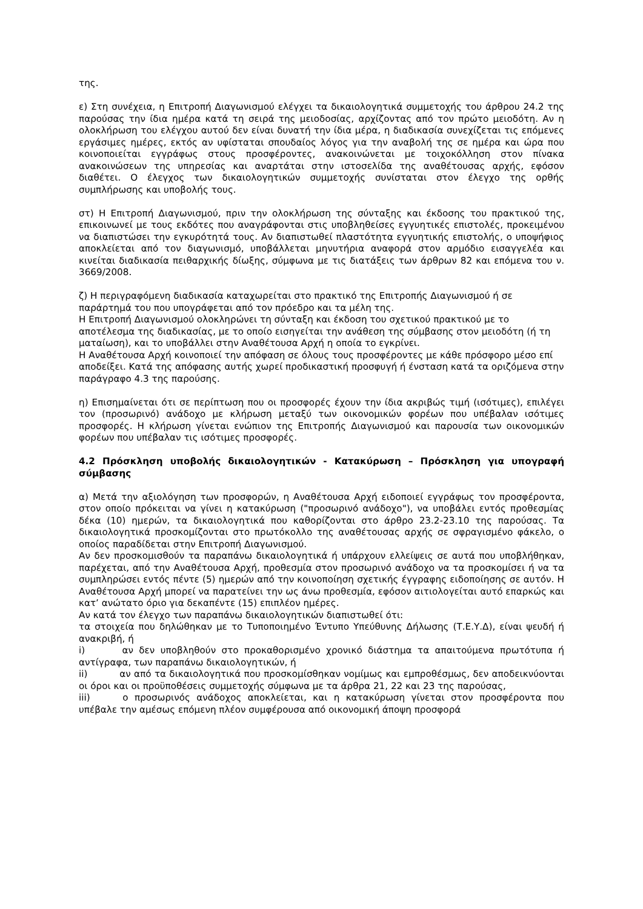της.
ε) Στη συνέχεια, η Επιτροπή Διαγωνισμού ελέγχει τα δικαιολογητικά συμμετοχής του άρθρου 24.2 της παρούσας την ίδια ημέρα κατά τη σειρά της μειοδοσίας, αρχίζοντας από τον πρώτο μειοδότη. Αν η ολοκλήρωση του ελέγχου αυτού δεν είναι δυνατή την ίδια μέρα, η διαδικασία συνεχίζεται τις επόμενες εργάσιμες ημέρες, εκτός αν υφίσταται σπουδαίος λόγος για την αναβολή της σε ημέρα και ώρα που κοινοποιείται εγγράφως στους προσφέροντες, ανακοινώνεται με τοιχοκόλληση στον πίνακα ανακοινώσεων της υπηρεσίας και αναρτάται στην ιστοσελίδα της αναθέτουσας αρχής, εφόσον διαθέτει. Ο έλεγχος των δικαιολογητικών συμμετοχής συνίσταται στον έλεγχο της ορθής συμπλήρωσης και υποβολής τους.
στ) Η Επιτροπή Διαγωνισμού, πριν την ολοκλήρωση της σύνταξης και έκδοσης του πρακτικού της, επικοινωνεί με τους εκδότες που αναγράφονται στις υποβληθείσες εγγυητικές επιστολές, προκειμένου να διαπιστώσει την εγκυρότητά τους. Αν διαπιστωθεί πλαστότητα εγγυητικής επιστολής, ο υποψήφιος αποκλείεται από τον διαγωνισμό, υποβάλλεται μηνυτήρια αναφορά στον αρμόδιο εισαγγελέα και κινείται διαδικασία πειθαρχικής δίωξης, σύμφωνα με τις διατάξεις των άρθρων 82 και επόμενα του ν. 3669/2008.
ζ) Η περιγραφόμενη διαδικασία καταχωρείται στο πρακτικό της Επιτροπής Διαγωνισμού ή σε παράρτημά του που υπογράφεται από τον πρόεδρο και τα μέλη της.
Η Επιτροπή Διαγωνισμού ολοκληρώνει τη σύνταξη και έκδοση του σχετικού πρακτικού με το αποτέλεσμα της διαδικασίας, με το οποίο εισηγείται την ανάθεση της σύμβασης στον μειοδότη (ή τη ματαίωση), και το υποβάλλει στην Αναθέτουσα Αρχή η οποία το εγκρίνει.
Η Αναθέτουσα Αρχή κοινοποιεί την απόφαση σε όλους τους προσφέροντες με κάθε πρόσφορο μέσο επί αποδείξει. Κατά της απόφασης αυτής χωρεί προδικαστική προσφυγή ή ένσταση κατά τα οριζόμενα στην παράγραφο 4.3 της παρούσης.
η) Επισημαίνεται ότι σε περίπτωση που οι προσφορές έχουν την ίδια ακριβώς τιμή (ισότιμες), επιλέγει τον (προσωρινό) ανάδοχο με κλήρωση μεταξύ των οικονομικών φορέων που υπέβαλαν ισότιμες προσφορές. Η κλήρωση γίνεται ενώπιον της Επιτροπής Διαγωνισμού και παρουσία των οικονομικών φορέων που υπέβαλαν τις ισότιμες προσφορές.
4.2 Πρόσκληση υποβολής δικαιολογητικών - Κατακύρωση – Πρόσκληση για υπογραφή σύμβασης
α) Μετά την αξιολόγηση των προσφορών, η Αναθέτουσα Αρχή ειδοποιεί εγγράφως τον προσφέροντα, στον οποίο πρόκειται να γίνει η κατακύρωση ("προσωρινό ανάδοχο"), να υποβάλει εντός προθεσμίας δέκα (10) ημερών, τα δικαιολογητικά που καθορίζονται στο άρθρο 23.2-23.10 της παρούσας. Τα δικαιολογητικά προσκομίζονται στο πρωτόκολλο της αναθέτουσας αρχής σε σφραγισμένο φάκελο, ο οποίος παραδίδεται στην Επιτροπή Διαγωνισμού.
Αν δεν προσκομισθούν τα παραπάνω δικαιολογητικά ή υπάρχουν ελλείψεις σε αυτά που υποβλήθηκαν, παρέχεται, από την Αναθέτουσα Αρχή, προθεσμία στον προσωρινό ανάδοχο να τα προσκομίσει ή να τα συμπληρώσει εντός πέντε (5) ημερών από την κοινοποίηση σχετικής έγγραφης ειδοποίησης σε αυτόν. Η Αναθέτουσα Αρχή μπορεί να παρατείνει την ως άνω προθεσμία, εφόσον αιτιολογείται αυτό επαρκώς και κατ’ ανώτατο όριο για δεκαπέντε (15) επιπλέον ημέρες.
Αν κατά τον έλεγχο των παραπάνω δικαιολογητικών διαπιστωθεί ότι:
τα στοιχεία που δηλώθηκαν με το Τυποποιημένο Έντυπο Υπεύθυνης Δήλωσης (Τ.Ε.Υ.Δ), είναι ψευδή ή ανακριβή, ή
i) αν δεν υποβληθούν στο προκαθορισμένο χρονικό διάστημα τα απαιτούμενα πρωτότυπα ή αντίγραφα, των παραπάνω δικαιολογητικών, ή
ii) αν από τα δικαιολογητικά που προσκομίσθηκαν νομίμως και εμπροθέσμως, δεν αποδεικνύονται οι όροι και οι προϋποθέσεις συμμετοχής σύμφωνα με τα άρθρα 21, 22 και 23 της παρούσας,
iii) ο προσωρινός ανάδοχος αποκλείεται, και η κατακύρωση γίνεται στον προσφέροντα που υπέβαλε την αμέσως επόμενη πλέον συμφέρουσα από οικονομική άποψη προσφορά